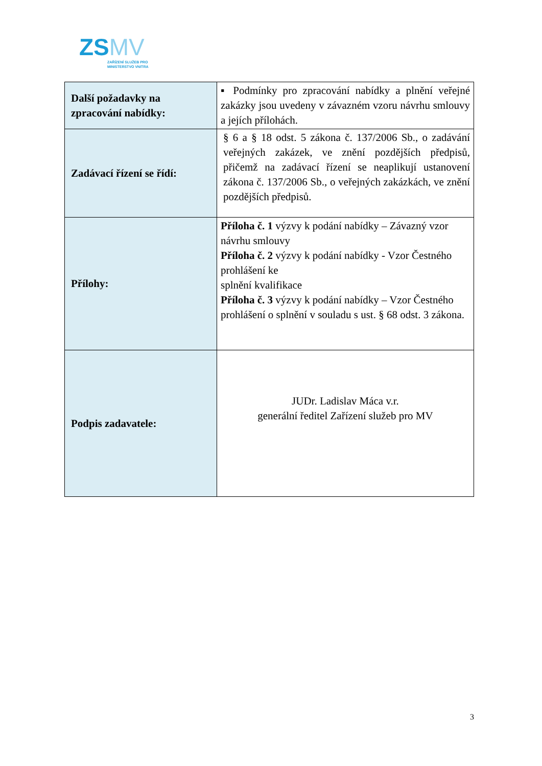ZSMV
ZAŘÍZENÍ SLUŽEB PRO
MINISTERSTVO VNITRA
| Další požadavky na zpracování nabídky: | ▪ Podmínky pro zpracování nabídky a plnění veřejné zakázky jsou uvedeny v závazném vzoru návrhu smlouvy a jejích přílohách. |
| Zadávací řízení se řídí: | § 6 a § 18 odst. 5 zákona č. 137/2006 Sb., o zadávání veřejných zakázek, ve znění pozdějších předpisů, přičemž na zadávací řízení se neaplikují ustanovení zákona č. 137/2006 Sb., o veřejných zakázkách, ve znění pozdějších předpisů. |
| Přílohy: | Příloha č. 1 výzvy k podání nabídky – Závazný vzor návrhu smlouvy Příloha č. 2 výzvy k podání nabídky - Vzor Čestného prohlášení ke splnění kvalifikace Příloha č. 3 výzvy k podání nabídky – Vzor Čestného prohlášení o splnění v souladu s ust. § 68 odst. 3 zákona. |
| Podpis zadavatele: | JUDr. Ladislav Máca v.r. generální ředitel Zařízení služeb pro MV |
3